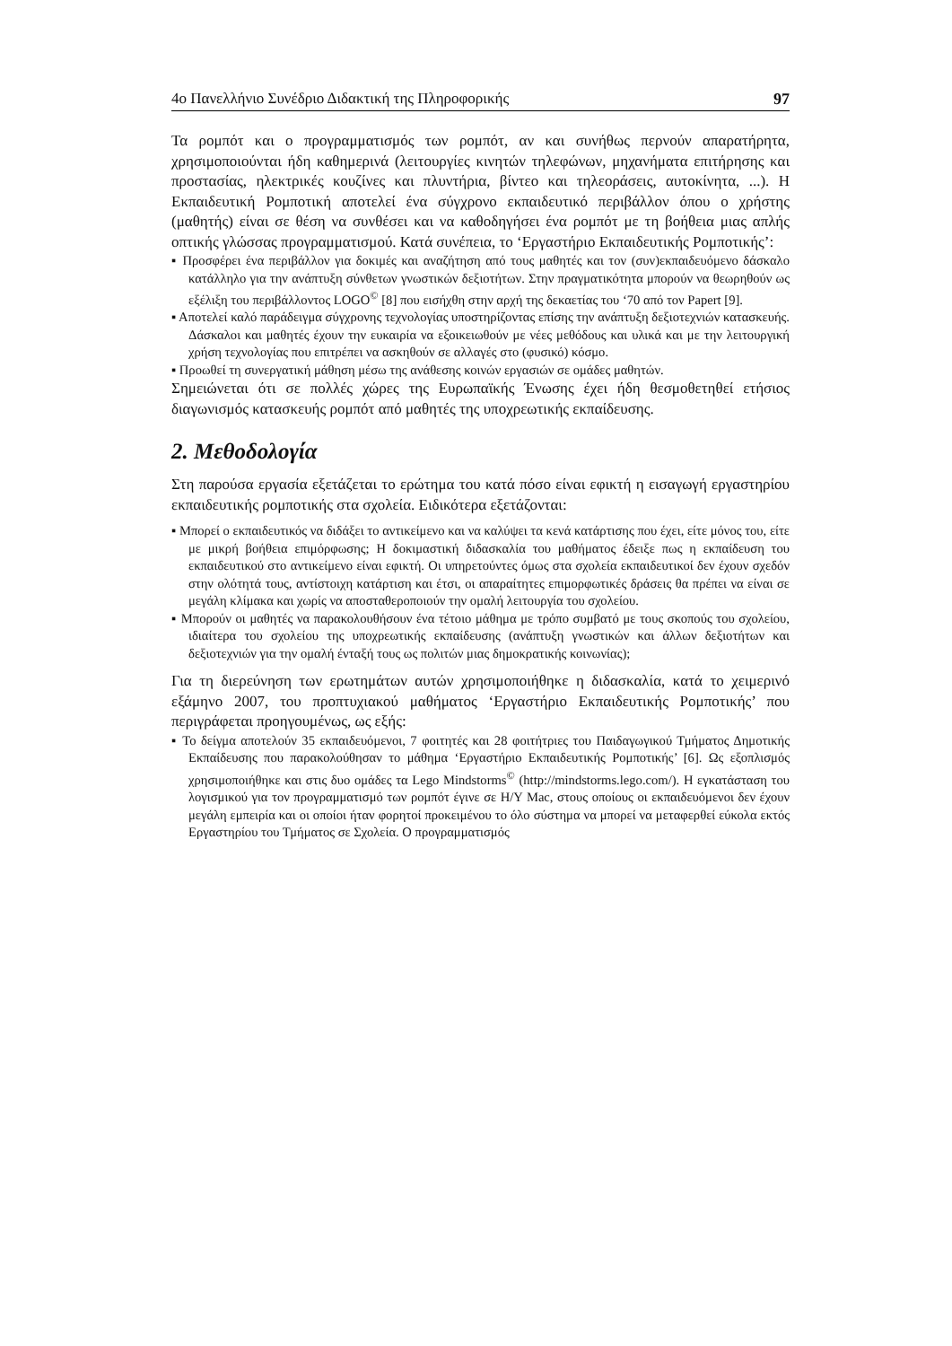4ο Πανελλήνιο Συνέδριο Διδακτική της Πληροφορικής 97
Τα ρομπότ και ο προγραμματισμός των ρομπότ, αν και συνήθως περνούν απαρατήρητα, χρησιμοποιούνται ήδη καθημερινά (λειτουργίες κινητών τηλεφώνων, μηχανήματα επιτήρησης και προστασίας, ηλεκτρικές κουζίνες και πλυντήρια, βίντεο και τηλεοράσεις, αυτοκίνητα, ...). Η Εκπαιδευτική Ρομποτική αποτελεί ένα σύγχρονο εκπαιδευτικό περιβάλλον όπου ο χρήστης (μαθητής) είναι σε θέση να συνθέσει και να καθοδηγήσει ένα ρομπότ με τη βοήθεια μιας απλής οπτικής γλώσσας προγραμματισμού. Κατά συνέπεια, το ‘Εργαστήριο Εκπαιδευτικής Ρομποτικής’:
▪ Προσφέρει ένα περιβάλλον για δοκιμές και αναζήτηση από τους μαθητές και τον (συν)εκπαιδευόμενο δάσκαλο κατάλληλο για την ανάπτυξη σύνθετων γνωστικών δεξιοτήτων. Στην πραγματικότητα μπορούν να θεωρηθούν ως εξέλιξη του περιβάλλοντος LOGO<sup>©</sup> [8] που εισήχθη στην αρχή της δεκαετίας του ‘70 από τον Papert [9].
▪ Αποτελεί καλό παράδειγμα σύγχρονης τεχνολογίας υποστηρίζοντας επίσης την ανάπτυξη δεξιοτεχνιών κατασκευής. Δάσκαλοι και μαθητές έχουν την ευκαιρία να εξοικειωθούν με νέες μεθόδους και υλικά και με την λειτουργική χρήση τεχνολογίας που επιτρέπει να ασκηθούν σε αλλαγές στο (φυσικό) κόσμο.
▪ Προωθεί τη συνεργατική μάθηση μέσω της ανάθεσης κοινών εργασιών σε ομάδες μαθητών.
Σημειώνεται ότι σε πολλές χώρες της Ευρωπαϊκής Ένωσης έχει ήδη θεσμοθετηθεί ετήσιος διαγωνισμός κατασκευής ρομπότ από μαθητές της υποχρεωτικής εκπαίδευσης.
2. Μεθοδολογία
Στη παρούσα εργασία εξετάζεται το ερώτημα του κατά πόσο είναι εφικτή η εισαγωγή εργαστηρίου εκπαιδευτικής ρομποτικής στα σχολεία. Ειδικότερα εξετάζονται:
▪ Μπορεί ο εκπαιδευτικός να διδάξει το αντικείμενο και να καλύψει τα κενά κατάρτισης που έχει, είτε μόνος του, είτε με μικρή βοήθεια επιμόρφωσης; Η δοκιμαστική διδασκαλία του μαθήματος έδειξε πως η εκπαίδευση του εκπαιδευτικού στο αντικείμενο είναι εφικτή. Οι υπηρετούντες όμως στα σχολεία εκπαιδευτικοί δεν έχουν σχεδόν στην ολότητά τους, αντίστοιχη κατάρτιση και έτσι, οι απαραίτητες επιμορφωτικές δράσεις θα πρέπει να είναι σε μεγάλη κλίμακα και χωρίς να αποσταθεροποιούν την ομαλή λειτουργία του σχολείου.
▪ Μπορούν οι μαθητές να παρακολουθήσουν ένα τέτοιο μάθημα με τρόπο συμβατό με τους σκοπούς του σχολείου, ιδιαίτερα του σχολείου της υποχρεωτικής εκπαίδευσης (ανάπτυξη γνωστικών και άλλων δεξιοτήτων και δεξιοτεχνιών για την ομαλή ένταξή τους ως πολιτών μιας δημοκρατικής κοινωνίας);
Για τη διερεύνηση των ερωτημάτων αυτών χρησιμοποιήθηκε η διδασκαλία, κατά το χειμερινό εξάμηνο 2007, του προπτυχιακού μαθήματος ‘Εργαστήριο Εκπαιδευτικής Ρομποτικής’ που περιγράφεται προηγουμένως, ως εξής:
▪ Το δείγμα αποτελούν 35 εκπαιδευόμενοι, 7 φοιτητές και 28 φοιτήτριες του Παιδαγωγικού Τμήματος Δημοτικής Εκπαίδευσης που παρακολούθησαν το μάθημα ‘Εργαστήριο Εκπαιδευτικής Ρομποτικής’ [6]. Ως εξοπλισμός χρησιμοποιήθηκε και στις δυο ομάδες τα Lego Mindstorms<sup>©</sup> (http://mindstorms.lego.com/). Η εγκατάσταση του λογισμικού για τον προγραμματισμό των ρομπότ έγινε σε Η/Υ Mac, στους οποίους οι εκπαιδευόμενοι δεν έχουν μεγάλη εμπειρία και οι οποίοι ήταν φορητοί προκειμένου το όλο σύστημα να μπορεί να μεταφερθεί εύκολα εκτός Εργαστηρίου του Τμήματος σε Σχολεία. Ο προγραμματισμός